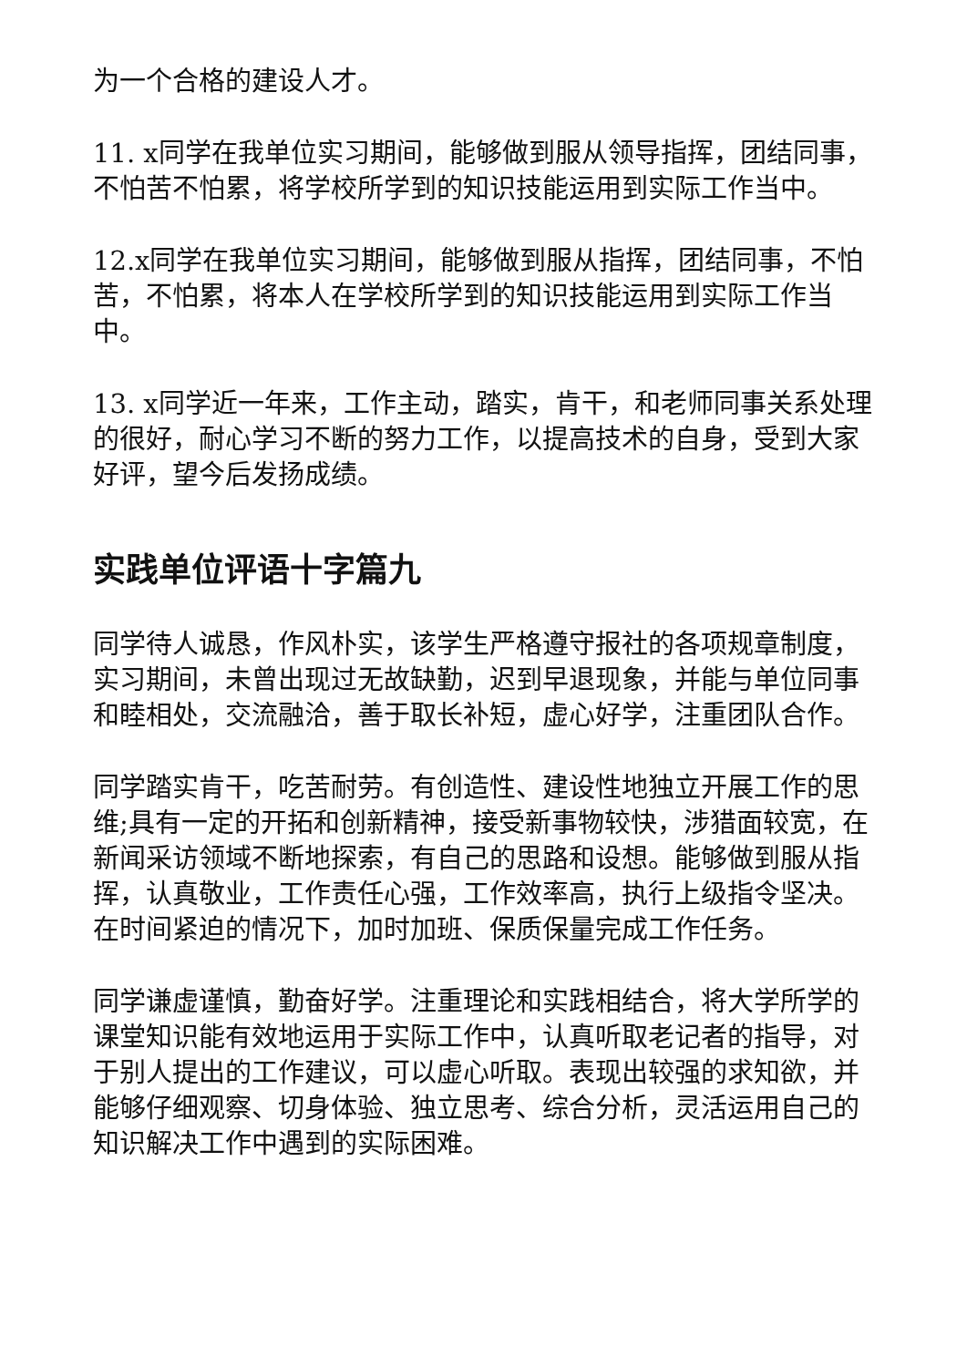为一个合格的建设人才。
11. x同学在我单位实习期间，能够做到服从领导指挥，团结同事，不怕苦不怕累，将学校所学到的知识技能运用到实际工作当中。
12.x同学在我单位实习期间，能够做到服从指挥，团结同事，不怕苦，不怕累，将本人在学校所学到的知识技能运用到实际工作当中。
13. x同学近一年来，工作主动，踏实，肯干，和老师同事关系处理的很好，耐心学习不断的努力工作，以提高技术的自身，受到大家好评，望今后发扬成绩。
实践单位评语十字篇九
同学待人诚恳，作风朴实，该学生严格遵守报社的各项规章制度，实习期间，未曾出现过无故缺勤，迟到早退现象，并能与单位同事和睦相处，交流融洽，善于取长补短，虚心好学，注重团队合作。
同学踏实肯干，吃苦耐劳。有创造性、建设性地独立开展工作的思维;具有一定的开拓和创新精神，接受新事物较快，涉猎面较宽，在新闻采访领域不断地探索，有自己的思路和设想。能够做到服从指挥，认真敬业，工作责任心强，工作效率高，执行上级指令坚决。在时间紧迫的情况下，加时加班、保质保量完成工作任务。
同学谦虚谨慎，勤奋好学。注重理论和实践相结合，将大学所学的课堂知识能有效地运用于实际工作中，认真听取老记者的指导，对于别人提出的工作建议，可以虚心听取。表现出较强的求知欲，并能够仔细观察、切身体验、独立思考、综合分析，灵活运用自己的知识解决工作中遇到的实际困难。